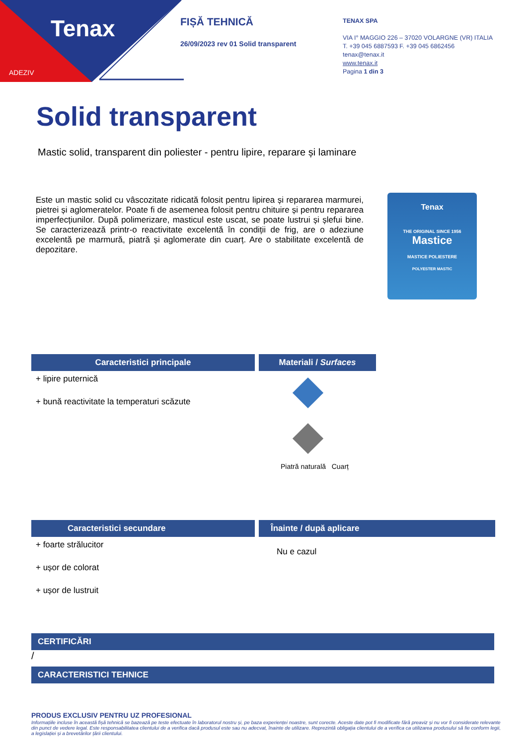Tenax
ADEZIV
FIȘĂ TEHNICĂ
26/09/2023 rev 01 Solid transparent
TENAX SPA
VIA I° MAGGIO 226 – 37020 VOLARGNE (VR) ITALIA
T. +39 045 6887593 F. +39 045 6862456
tenax@tenax.it
www.tenax.it
Pagina 1 din 3
Solid transparent
Mastic solid, transparent din poliester - pentru lipire, reparare și laminare
Este un mastic solid cu vâscozitate ridicată folosit pentru lipirea și repararea marmurei, pietrei și aglomeratelor. Poate fi de asemenea folosit pentru chituire și pentru repararea imperfecțiunilor. După polimerizare, masticul este uscat, se poate lustrui și șlefui bine. Se caracterizează printr-o reactivitate excelentă în condiții de frig, are o adeziune excelentă pe marmură, piatră și aglomerate din cuarț. Are o stabilitate excelentă de depozitare.
Tenax
THE ORIGINAL SINCE 1956
Mastice
MASTICE POLIESTERE
POLYESTER MASTIC
Caracteristici principale
+ lipire puternică
+ bună reactivitate la temperaturi scăzute
Materiali / Surfaces
Piatră naturală Cuarț
Caracteristici secundare
+ foarte strălucitor
+ ușor de colorat
+ ușor de lustruit
Înainte / după aplicare
Nu e cazul
CERTIFICĂRI
/
CARACTERISTICI TEHNICE
PRODUS EXCLUSIV PENTRU UZ PROFESIONAL
Informațiile incluse în această fișă tehnică se bazează pe teste efectuate în laboratorul nostru și, pe baza experienței noastre, sunt corecte. Aceste date pot fi modificate fără preaviz și nu vor fi considerate relevante din punct de vedere legal. Este responsabilitatea clientului de a verifica dacă produsul este sau nu adecvat, înainte de utilizare. Reprezintă obligația clientului de a verifica ca utilizarea produsului să fie conform legii, a legislației și a brevetărilor țării clientului.